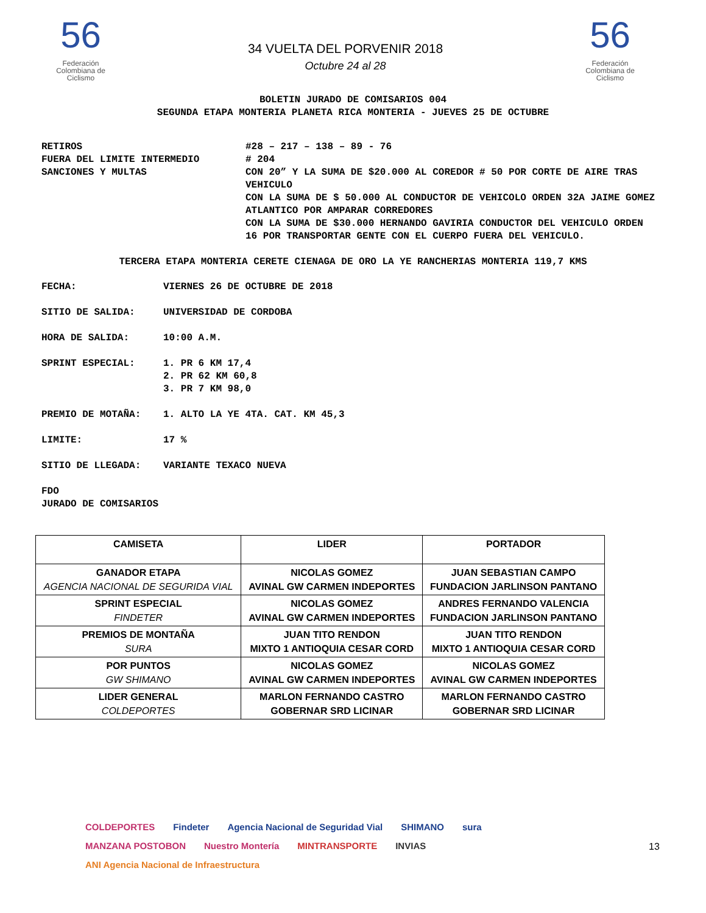56
Federación Colombiana de Ciclismo
34 VUELTA DEL PORVENIR 2018
Octubre 24 al 28
56
Federación Colombiana de Ciclismo
BOLETIN JURADO DE COMISARIOS 004
SEGUNDA ETAPA MONTERIA PLANETA RICA MONTERIA - JUEVES 25 DE OCTUBRE
RETIROS #28 – 217 – 138 – 89 - 76
FUERA DEL LIMITE INTERMEDIO # 204
SANCIONES Y MULTAS CON 20” Y LA SUMA DE $20.000 AL COREDOR # 50 POR CORTE DE AIRE TRAS VEHICULO
CON LA SUMA DE $ 50.000 AL CONDUCTOR DE VEHICOLO ORDEN 32A JAIME GOMEZ ATLANTICO POR AMPARAR CORREDORES
CON LA SUMA DE $30.000 HERNANDO GAVIRIA CONDUCTOR DEL VEHICULO ORDEN 16 POR TRANSPORTAR GENTE CON EL CUERPO FUERA DEL VEHICULO.
TERCERA ETAPA MONTERIA CERETE CIENAGA DE ORO LA YE RANCHERIAS MONTERIA 119,7 KMS
FECHA: VIERNES 26 DE OCTUBRE DE 2018
SITIO DE SALIDA: UNIVERSIDAD DE CORDOBA
HORA DE SALIDA: 10:00 A.M.
SPRINT ESPECIAL: 1. PR 6 KM 17,4
2. PR 62 KM 60,8
3. PR 7 KM 98,0
PREMIO DE MOTAÑA: 1. ALTO LA YE 4TA. CAT. KM 45,3
LIMITE: 17 %
SITIO DE LLEGADA: VARIANTE TEXACO NUEVA
FDO
JURADO DE COMISARIOS
| CAMISETA | LIDER | PORTADOR |
| --- | --- | --- |
| GANADOR ETAPA AGENCIA NACIONAL DE SEGURIDA VIAL | NICOLAS GOMEZ AVINAL GW CARMEN INDEPORTES | JUAN SEBASTIAN CAMPO FUNDACION JARLINSON PANTANO |
| SPRINT ESPECIAL FINDETER | NICOLAS GOMEZ AVINAL GW CARMEN INDEPORTES | ANDRES FERNANDO VALENCIA FUNDACION JARLINSON PANTANO |
| PREMIOS DE MONTAÑA SURA | JUAN TITO RENDON MIXTO 1 ANTIOQUIA CESAR CORD | JUAN TITO RENDON MIXTO 1 ANTIOQUIA CESAR CORD |
| POR PUNTOS GW SHIMANO | NICOLAS GOMEZ AVINAL GW CARMEN INDEPORTES | NICOLAS GOMEZ AVINAL GW CARMEN INDEPORTES |
| LIDER GENERAL COLDEPORTES | MARLON FERNANDO CASTRO GOBERNAR SRD LICINAR | MARLON FERNANDO CASTRO GOBERNAR SRD LICINAR |
COLDEPORTES Findeter Agencia Nacional de Seguridad Vial SHIMANO sura MANZANA POSTOBON Nuestro Montería MINTRANSPORTE INVIAS ANI Agencia Nacional de Infraestructura
13